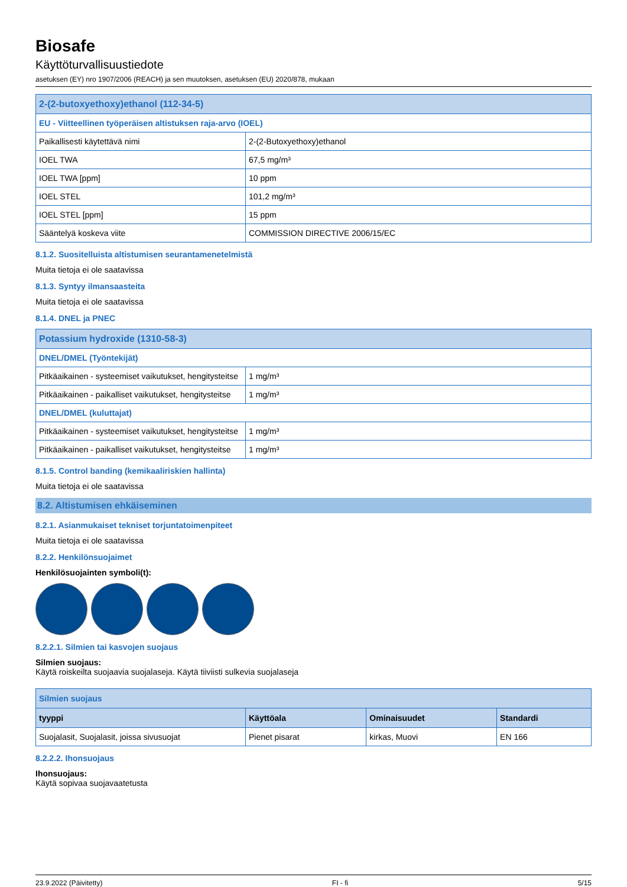Biosafe
Käyttöturvallisuustiedote
asetuksen (EY) nro 1907/2006 (REACH) ja sen muutoksen, asetuksen (EU) 2020/878, mukaan
| 2-(2-butoxyethoxy)ethanol (112-34-5) | |
| EU - Viitteellinen työperäisen altistuksen raja-arvo (IOEL) | |
| Paikallisesti käytettävä nimi | 2-(2-Butoxyethoxy)ethanol |
| IOEL TWA | 67,5 mg/m³ |
| IOEL TWA [ppm] | 10 ppm |
| IOEL STEL | 101,2 mg/m³ |
| IOEL STEL [ppm] | 15 ppm |
| Sääntelyä koskeva viite | COMMISSION DIRECTIVE 2006/15/EC |
8.1.2. Suositelluista altistumisen seurantamenetelmistä
Muita tietoja ei ole saatavissa
8.1.3. Syntyy ilmansaasteita
Muita tietoja ei ole saatavissa
8.1.4. DNEL ja PNEC
| Potassium hydroxide (1310-58-3) | |
| DNEL/DMEL (Työntekijät) | |
| Pitkäaikainen - systeemiset vaikutukset, hengitysteitse | 1 mg/m³ |
| Pitkäaikainen - paikalliset vaikutukset, hengitysteitse | 1 mg/m³ |
| DNEL/DMEL (kuluttajat) | |
| Pitkäaikainen - systeemiset vaikutukset, hengitysteitse | 1 mg/m³ |
| Pitkäaikainen - paikalliset vaikutukset, hengitysteitse | 1 mg/m³ |
8.1.5. Control banding (kemikaaliriskien hallinta)
Muita tietoja ei ole saatavissa
8.2. Altistumisen ehkäiseminen
8.2.1. Asianmukaiset tekniset torjuntatoimenpiteet
Muita tietoja ei ole saatavissa
8.2.2. Henkilönsuojaimet
Henkilösuojainten symboli(t):
8.2.2.1. Silmien tai kasvojen suojaus
Silmien suojaus:
Käytä roiskeilta suojaavia suojalaseja. Käytä tiiviisti sulkevia suojalaseja
| Silmien suojaus | | | |
| tyyppi | Käyttöala | Ominaisuudet | Standardi |
| Suojalasit, Suojalasit, joissa sivusuojat | Pienet pisarat | kirkas, Muovi | EN 166 |
8.2.2.2. Ihonsuojaus
Ihonsuojaus:
Käytä sopivaa suojavaatetusta
23.9.2022 (Päivitetty) FI - fi 5/15